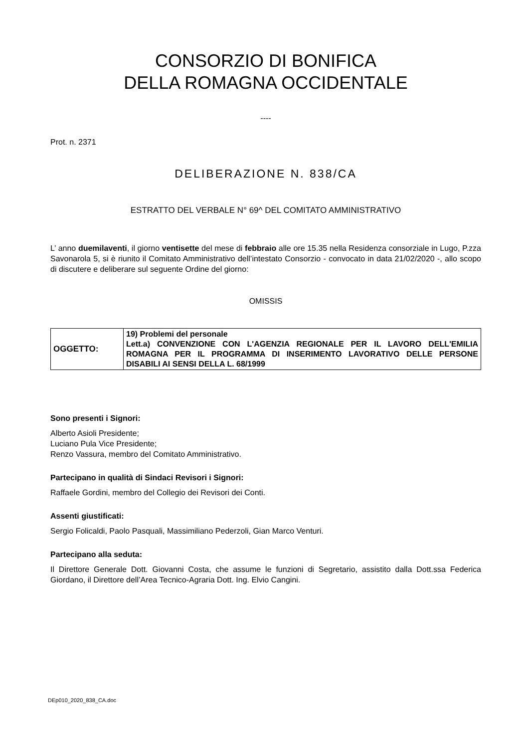CONSORZIO DI BONIFICA
DELLA ROMAGNA OCCIDENTALE
----
Prot. n. 2371
DELIBERAZIONE N. 838/CA
ESTRATTO DEL VERBALE N° 69^ DEL COMITATO AMMINISTRATIVO
L’ anno duemilaventi, il giorno ventisette del mese di febbraio alle ore 15.35 nella Residenza consorziale in Lugo, P.zza Savonarola 5, si è riunito il Comitato Amministrativo dell’intestato Consorzio - convocato in data 21/02/2020 -, allo scopo di discutere e deliberare sul seguente Ordine del giorno:
OMISSIS
| OGGETTO: | 19) Problemi del personale Lett.a) CONVENZIONE CON L'AGENZIA REGIONALE PER IL LAVORO DELL'EMILIA ROMAGNA PER IL PROGRAMMA DI INSERIMENTO LAVORATIVO DELLE PERSONE DISABILI AI SENSI DELLA L. 68/1999 |
Sono presenti i Signori:
Alberto Asioli Presidente;
Luciano Pula Vice Presidente;
Renzo Vassura, membro del Comitato Amministrativo.
Partecipano in qualità di Sindaci Revisori i Signori:
Raffaele Gordini, membro del Collegio dei Revisori dei Conti.
Assenti giustificati:
Sergio Folicaldi, Paolo Pasquali, Massimiliano Pederzoli, Gian Marco Venturi.
Partecipano alla seduta:
Il Direttore Generale Dott. Giovanni Costa, che assume le funzioni di Segretario, assistito dalla Dott.ssa Federica Giordano, il Direttore dell’Area Tecnico-Agraria Dott. Ing. Elvio Cangini.
DEp010_2020_838_CA.doc